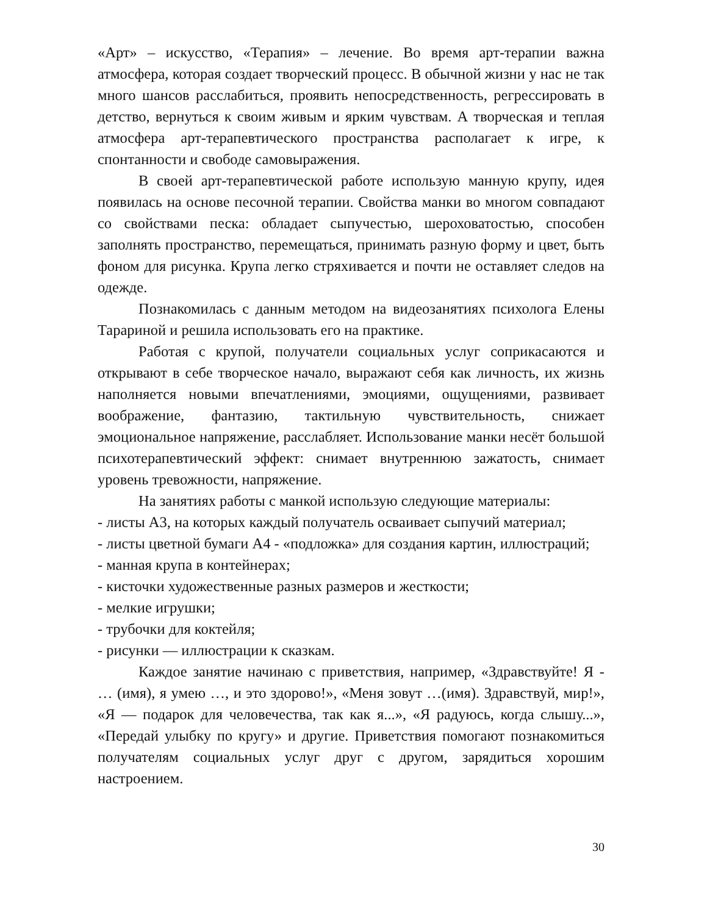«Арт» – искусство, «Терапия» – лечение. Во время арт-терапии важна атмосфера, которая создает творческий процесс. В обычной жизни у нас не так много шансов расслабиться, проявить непосредственность, регрессировать в детство, вернуться к своим живым и ярким чувствам. А творческая и теплая атмосфера арт-терапевтического пространства располагает к игре, к спонтанности и свободе самовыражения.
В своей арт-терапевтической работе использую манную крупу, идея появилась на основе песочной терапии. Свойства манки во многом совпадают со свойствами песка: обладает сыпучестью, шероховатостью, способен заполнять пространство, перемещаться, принимать разную форму и цвет, быть фоном для рисунка. Крупа легко стряхивается и почти не оставляет следов на одежде.
Познакомилась с данным методом на видеозанятиях психолога Елены Таpариной и решила использовать его на практике.
Работая с крупой, получатели социальных услуг соприкасаются и открывают в себе творческое начало, выражают себя как личность, их жизнь наполняется новыми впечатлениями, эмоциями, ощущениями, развивает воображение, фантазию, тактильную чувствительность, снижает эмоциональное напряжение, расслабляет. Использование манки несёт большой психотерапевтический эффект: снимает внутреннюю зажатость, снимает уровень тревожности, напряжение.
На занятиях работы с манкой использую следующие материалы:
- листы А3, на которых каждый получатель осваивает сыпучий материал;
- листы цветной бумаги А4 - «подложка» для создания картин, иллюстраций;
- манная крупа в контейнерах;
- кисточки художественные разных размеров и жесткости;
- мелкие игрушки;
- трубочки для коктейля;
- рисунки — иллюстрации к сказкам.
Каждое занятие начинаю с приветствия, например, «Здравствуйте! Я - … (имя), я умею …, и это здорово!», «Меня зовут …(имя). Здравствуй, мир!», «Я — подарок для человечества, так как я...», «Я радуюсь, когда слышу...», «Передай улыбку по кругу» и другие. Приветствия помогают познакомиться получателям социальных услуг друг с другом, зарядиться хорошим настроением.
30